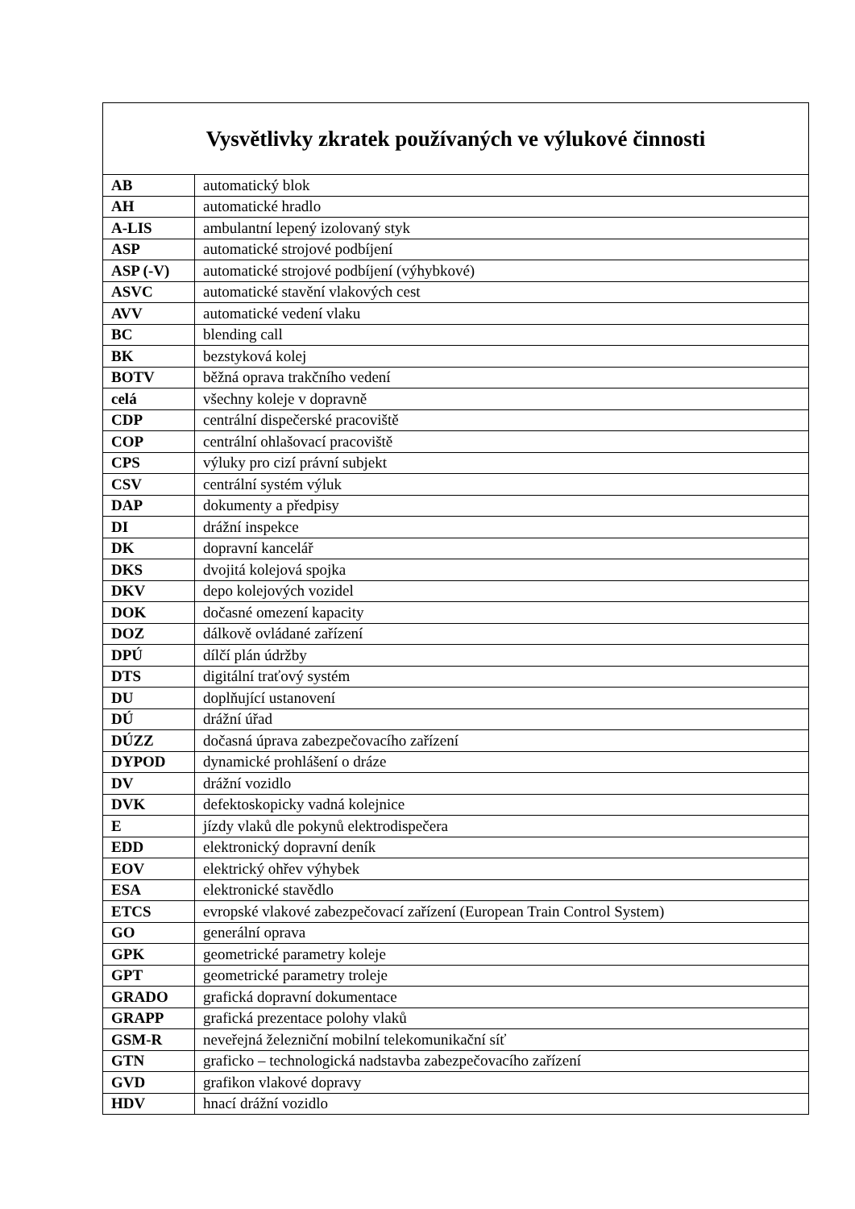| Vysvětlivky zkratek používaných ve výlukové činnosti | |
| --- | --- |
| AB | automatický blok |
| AH | automatické hradlo |
| A-LIS | ambulantní lepený izolovaný styk |
| ASP | automatické strojové podbíjení |
| ASP (-V) | automatické strojové podbíjení (výhybkové) |
| ASVC | automatické stavění vlakových cest |
| AVV | automatické vedení vlaku |
| BC | blending call |
| BK | bezstyková kolej |
| BOTV | běžná oprava trakčního vedení |
| celá | všechny koleje v dopravně |
| CDP | centrální dispečerské pracoviště |
| COP | centrální ohlašovací pracoviště |
| CPS | výluky pro cizí právní subjekt |
| CSV | centrální systém výluk |
| DAP | dokumenty a předpisy |
| DI | drážní inspekce |
| DK | dopravní kancelář |
| DKS | dvojitá kolejová spojka |
| DKV | depo kolejových vozidel |
| DOK | dočasné omezení kapacity |
| DOZ | dálkově ovládané zařízení |
| DPÚ | dílčí plán údržby |
| DTS | digitální traťový systém |
| DU | doplňující ustanovení |
| DÚ | drážní úřad |
| DÚZZ | dočasná úprava zabezpečovacího zařízení |
| DYPOD | dynamické prohlášení o dráze |
| DV | drážní vozidlo |
| DVK | defektoskopicky vadná kolejnice |
| E | jízdy vlaků dle pokynů elektrodispečera |
| EDD | elektronický dopravní deník |
| EOV | elektrický ohřev výhybek |
| ESA | elektronické stavědlo |
| ETCS | evropské vlakové zabezpečovací zařízení (European Train Control System) |
| GO | generální oprava |
| GPK | geometrické parametry koleje |
| GPT | geometrické parametry troleje |
| GRADO | grafická dopravní dokumentace |
| GRAPP | grafická prezentace polohy vlaků |
| GSM-R | neveřejná železniční mobilní telekomunikační síť |
| GTN | graficko – technologická nadstavba zabezpečovacího zařízení |
| GVD | grafikon vlakové dopravy |
| HDV | hnací drážní vozidlo |